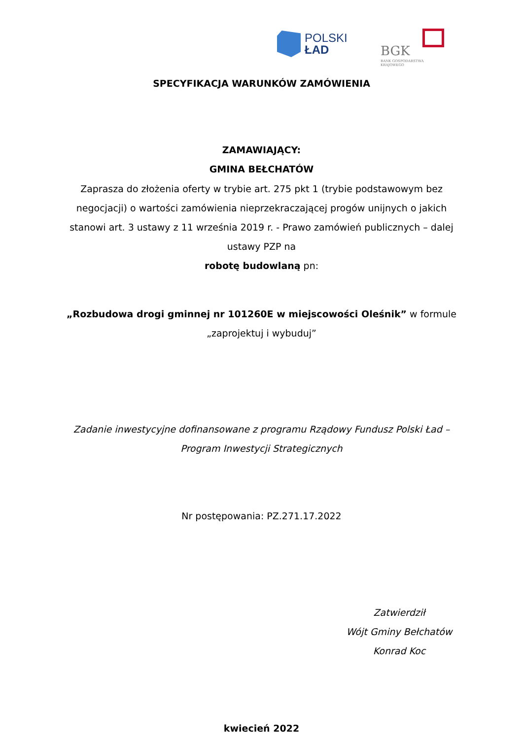POLSKI
ŁAD
BGK
BANK GOSPODARSTWA KRAJOWEGO
SPECYFIKACJA WARUNKÓW ZAMÓWIENIA
ZAMAWIAJĄCY:
GMINA BEŁCHATÓW
Zaprasza do złożenia oferty w trybie art. 275 pkt 1 (trybie podstawowym bez negocjacji) o wartości zamówienia nieprzekraczającej progów unijnych o jakich stanowi art. 3 ustawy z 11 września 2019 r. - Prawo zamówień publicznych – dalej ustawy PZP na
robotę budowlaną pn:
„Rozbudowa drogi gminnej nr 101260E w miejscowości Oleśnik” w formule „zaprojektuj i wybuduj”
Zadanie inwestycyjne dofinansowane z programu Rządowy Fundusz Polski Ład – Program Inwestycji Strategicznych
Nr postępowania: PZ.271.17.2022
Zatwierdził
Wójt Gminy Bełchatów
Konrad Koc
kwiecień 2022